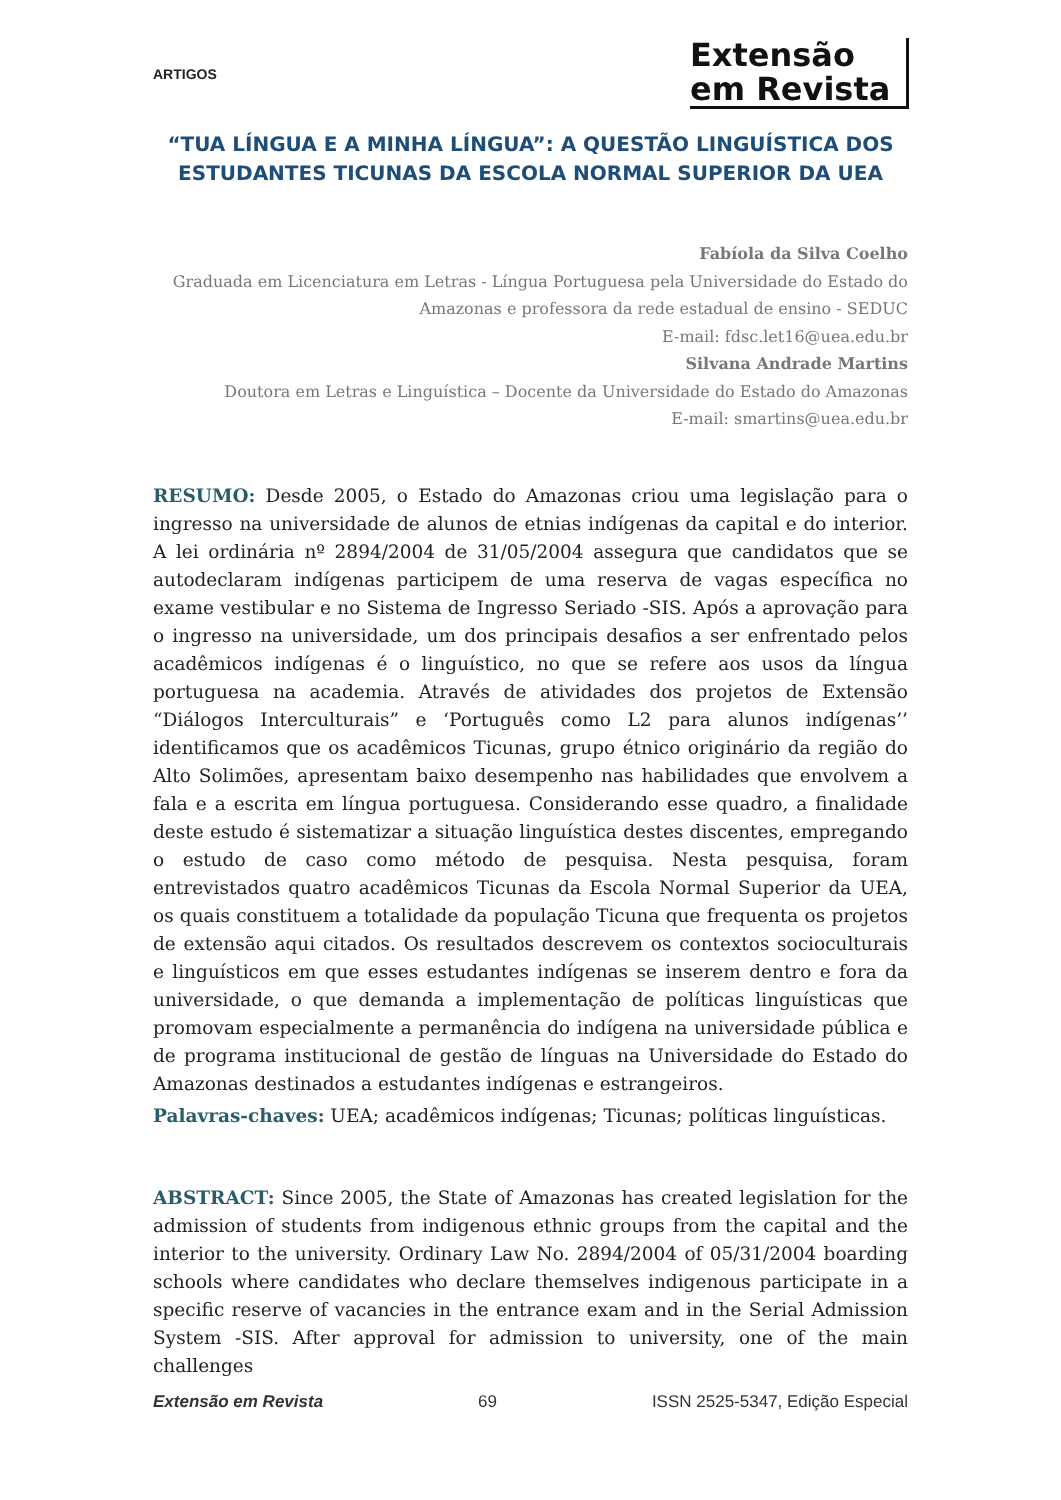ARTIGOS
Extensão
em Revista
“TUA LÍNGUA E A MINHA LÍNGUA”: A QUESTÃO LINGUÍSTICA DOS ESTUDANTES TICUNAS DA ESCOLA NORMAL SUPERIOR DA UEA
Fabíola da Silva Coelho
Graduada em Licenciatura em Letras - Língua Portuguesa pela Universidade do Estado do Amazonas e professora da rede estadual de ensino - SEDUC
E-mail: fdsc.let16@uea.edu.br
Silvana Andrade Martins
Doutora em Letras e Linguística – Docente da Universidade do Estado do Amazonas
E-mail: smartins@uea.edu.br
RESUMO: Desde 2005, o Estado do Amazonas criou uma legislação para o ingresso na universidade de alunos de etnias indígenas da capital e do interior. A lei ordinária nº 2894/2004 de 31/05/2004 assegura que candidatos que se autodeclaram indígenas participem de uma reserva de vagas específica no exame vestibular e no Sistema de Ingresso Seriado -SIS. Após a aprovação para o ingresso na universidade, um dos principais desafios a ser enfrentado pelos acadêmicos indígenas é o linguístico, no que se refere aos usos da língua portuguesa na academia. Através de atividades dos projetos de Extensão “Diálogos Interculturais” e ‘Português como L2 para alunos indígenas’’ identificamos que os acadêmicos Ticunas, grupo étnico originário da região do Alto Solimões, apresentam baixo desempenho nas habilidades que envolvem a fala e a escrita em língua portuguesa. Considerando esse quadro, a finalidade deste estudo é sistematizar a situação linguística destes discentes, empregando o estudo de caso como método de pesquisa. Nesta pesquisa, foram entrevistados quatro acadêmicos Ticunas da Escola Normal Superior da UEA, os quais constituem a totalidade da população Ticuna que frequenta os projetos de extensão aqui citados. Os resultados descrevem os contextos socioculturais e linguísticos em que esses estudantes indígenas se inserem dentro e fora da universidade, o que demanda a implementação de políticas linguísticas que promovam especialmente a permanência do indígena na universidade pública e de programa institucional de gestão de línguas na Universidade do Estado do Amazonas destinados a estudantes indígenas e estrangeiros.
Palavras-chaves: UEA; acadêmicos indígenas; Ticunas; políticas linguísticas.
ABSTRACT: Since 2005, the State of Amazonas has created legislation for the admission of students from indigenous ethnic groups from the capital and the interior to the university. Ordinary Law No. 2894/2004 of 05/31/2004 boarding schools where candidates who declare themselves indigenous participate in a specific reserve of vacancies in the entrance exam and in the Serial Admission System -SIS. After approval for admission to university, one of the main challenges
Extensão em Revista 69 ISSN 2525-5347, Edição Especial